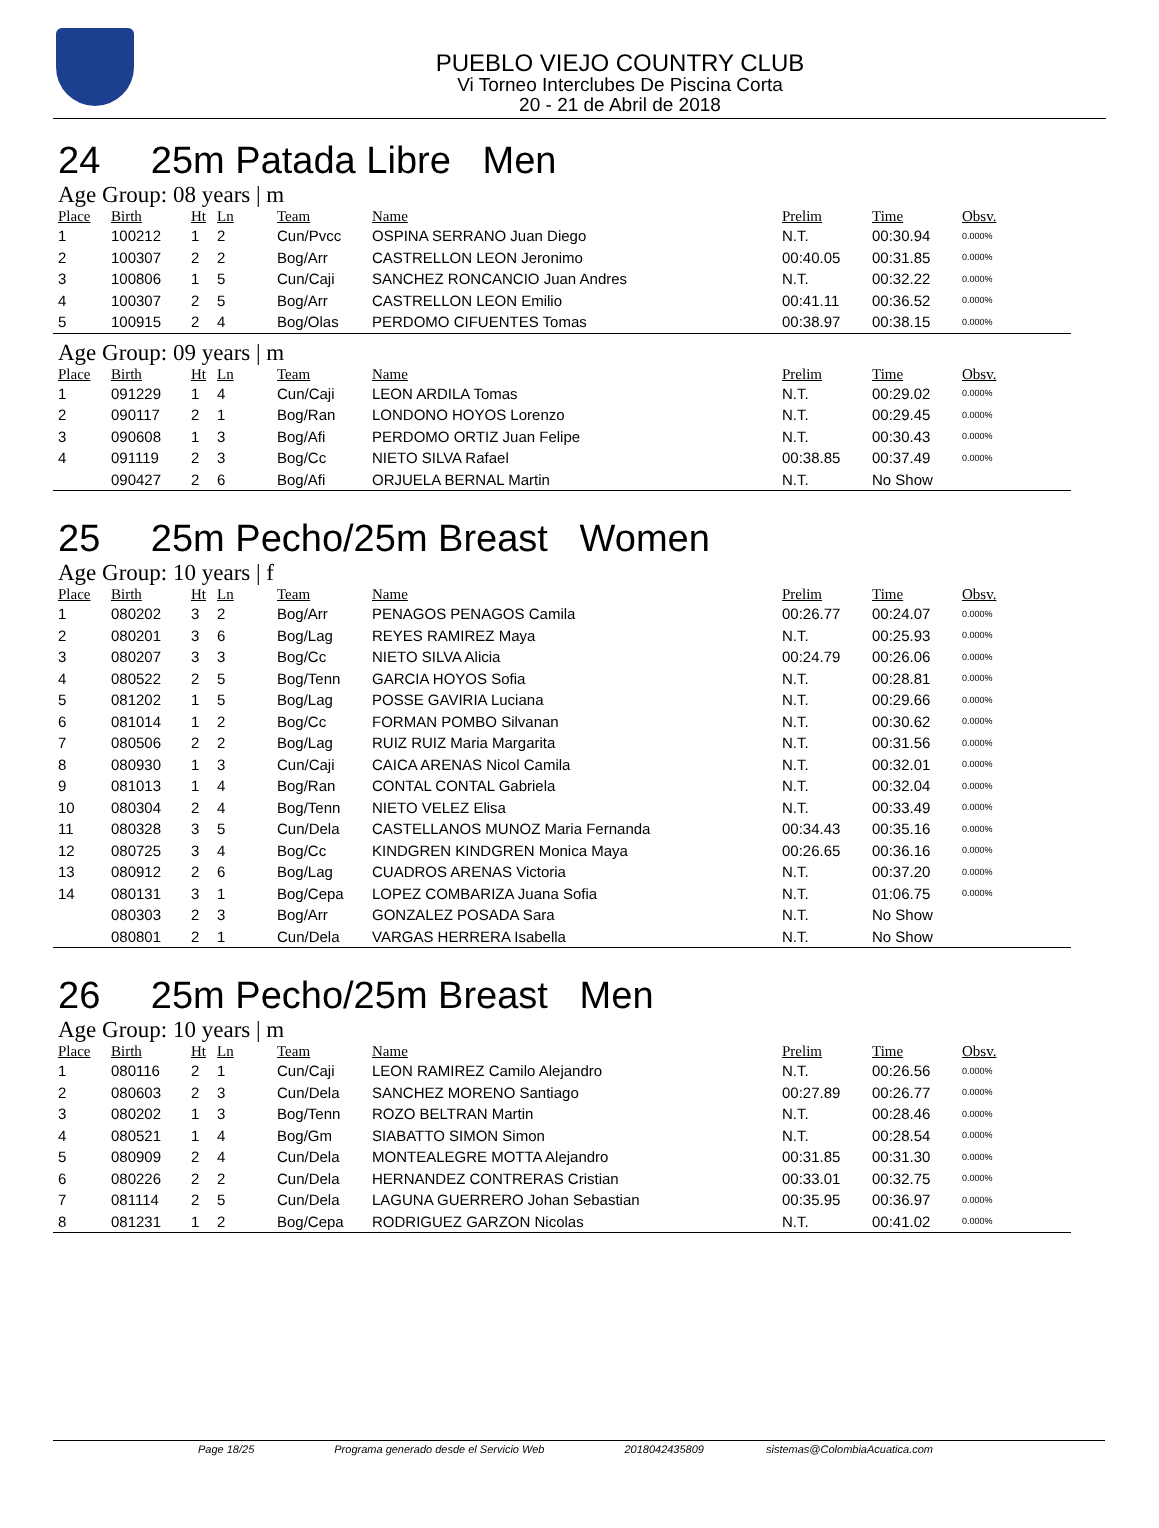PUEBLO VIEJO COUNTRY CLUB
Vi Torneo Interclubes De Piscina Corta
20 - 21 de Abril de 2018
24 25m Patada Libre Men
Age Group: 08 years | m
| Place | Birth | Ht | Ln | Team | Name | Prelim | Time | Obsv. |
| --- | --- | --- | --- | --- | --- | --- | --- | --- |
| 1 | 100212 | 1 | 2 | Cun/Pvcc | OSPINA SERRANO Juan Diego | N.T. | 00:30.94 | 0.000% |
| 2 | 100307 | 2 | 2 | Bog/Arr | CASTRELLON LEON Jeronimo | 00:40.05 | 00:31.85 | 0.000% |
| 3 | 100806 | 1 | 5 | Cun/Caji | SANCHEZ RONCANCIO Juan Andres | N.T. | 00:32.22 | 0.000% |
| 4 | 100307 | 2 | 5 | Bog/Arr | CASTRELLON LEON Emilio | 00:41.11 | 00:36.52 | 0.000% |
| 5 | 100915 | 2 | 4 | Bog/Olas | PERDOMO CIFUENTES Tomas | 00:38.97 | 00:38.15 | 0.000% |
Age Group: 09 years | m
| Place | Birth | Ht | Ln | Team | Name | Prelim | Time | Obsv. |
| --- | --- | --- | --- | --- | --- | --- | --- | --- |
| 1 | 091229 | 1 | 4 | Cun/Caji | LEON ARDILA Tomas | N.T. | 00:29.02 | 0.000% |
| 2 | 090117 | 2 | 1 | Bog/Ran | LONDONO HOYOS Lorenzo | N.T. | 00:29.45 | 0.000% |
| 3 | 090608 | 1 | 3 | Bog/Afi | PERDOMO ORTIZ Juan Felipe | N.T. | 00:30.43 | 0.000% |
| 4 | 091119 | 2 | 3 | Bog/Cc | NIETO SILVA Rafael | 00:38.85 | 00:37.49 | 0.000% |
| | 090427 | 2 | 6 | Bog/Afi | ORJUELA BERNAL Martin | N.T. | No Show | |
25 25m Pecho/25m Breast Women
Age Group: 10 years | f
| Place | Birth | Ht | Ln | Team | Name | Prelim | Time | Obsv. |
| --- | --- | --- | --- | --- | --- | --- | --- | --- |
| 1 | 080202 | 3 | 2 | Bog/Arr | PENAGOS PENAGOS Camila | 00:26.77 | 00:24.07 | 0.000% |
| 2 | 080201 | 3 | 6 | Bog/Lag | REYES RAMIREZ Maya | N.T. | 00:25.93 | 0.000% |
| 3 | 080207 | 3 | 3 | Bog/Cc | NIETO SILVA Alicia | 00:24.79 | 00:26.06 | 0.000% |
| 4 | 080522 | 2 | 5 | Bog/Tenn | GARCIA HOYOS Sofia | N.T. | 00:28.81 | 0.000% |
| 5 | 081202 | 1 | 5 | Bog/Lag | POSSE GAVIRIA Luciana | N.T. | 00:29.66 | 0.000% |
| 6 | 081014 | 1 | 2 | Bog/Cc | FORMAN POMBO Silvanan | N.T. | 00:30.62 | 0.000% |
| 7 | 080506 | 2 | 2 | Bog/Lag | RUIZ RUIZ Maria Margarita | N.T. | 00:31.56 | 0.000% |
| 8 | 080930 | 1 | 3 | Cun/Caji | CAICA ARENAS Nicol Camila | N.T. | 00:32.01 | 0.000% |
| 9 | 081013 | 1 | 4 | Bog/Ran | CONTAL CONTAL Gabriela | N.T. | 00:32.04 | 0.000% |
| 10 | 080304 | 2 | 4 | Bog/Tenn | NIETO VELEZ Elisa | N.T. | 00:33.49 | 0.000% |
| 11 | 080328 | 3 | 5 | Cun/Dela | CASTELLANOS MUNOZ Maria Fernanda | 00:34.43 | 00:35.16 | 0.000% |
| 12 | 080725 | 3 | 4 | Bog/Cc | KINDGREN KINDGREN Monica Maya | 00:26.65 | 00:36.16 | 0.000% |
| 13 | 080912 | 2 | 6 | Bog/Lag | CUADROS ARENAS Victoria | N.T. | 00:37.20 | 0.000% |
| 14 | 080131 | 3 | 1 | Bog/Cepa | LOPEZ COMBARIZA Juana Sofia | N.T. | 01:06.75 | 0.000% |
| | 080303 | 2 | 3 | Bog/Arr | GONZALEZ POSADA Sara | N.T. | No Show | |
| | 080801 | 2 | 1 | Cun/Dela | VARGAS HERRERA Isabella | N.T. | No Show | |
26 25m Pecho/25m Breast Men
Age Group: 10 years | m
| Place | Birth | Ht | Ln | Team | Name | Prelim | Time | Obsv. |
| --- | --- | --- | --- | --- | --- | --- | --- | --- |
| 1 | 080116 | 2 | 1 | Cun/Caji | LEON RAMIREZ Camilo Alejandro | N.T. | 00:26.56 | 0.000% |
| 2 | 080603 | 2 | 3 | Cun/Dela | SANCHEZ MORENO Santiago | 00:27.89 | 00:26.77 | 0.000% |
| 3 | 080202 | 1 | 3 | Bog/Tenn | ROZO BELTRAN Martin | N.T. | 00:28.46 | 0.000% |
| 4 | 080521 | 1 | 4 | Bog/Gm | SIABATTO SIMON Simon | N.T. | 00:28.54 | 0.000% |
| 5 | 080909 | 2 | 4 | Cun/Dela | MONTEALEGRE MOTTA Alejandro | 00:31.85 | 00:31.30 | 0.000% |
| 6 | 080226 | 2 | 2 | Cun/Dela | HERNANDEZ CONTRERAS Cristian | 00:33.01 | 00:32.75 | 0.000% |
| 7 | 081114 | 2 | 5 | Cun/Dela | LAGUNA GUERRERO Johan Sebastian | 00:35.95 | 00:36.97 | 0.000% |
| 8 | 081231 | 1 | 2 | Bog/Cepa | RODRIGUEZ GARZON Nicolas | N.T. | 00:41.02 | 0.000% |
Page 18/25 Programa generado desde el Servicio Web 2018042435809 sistemas@ColombiaAcuatica.com